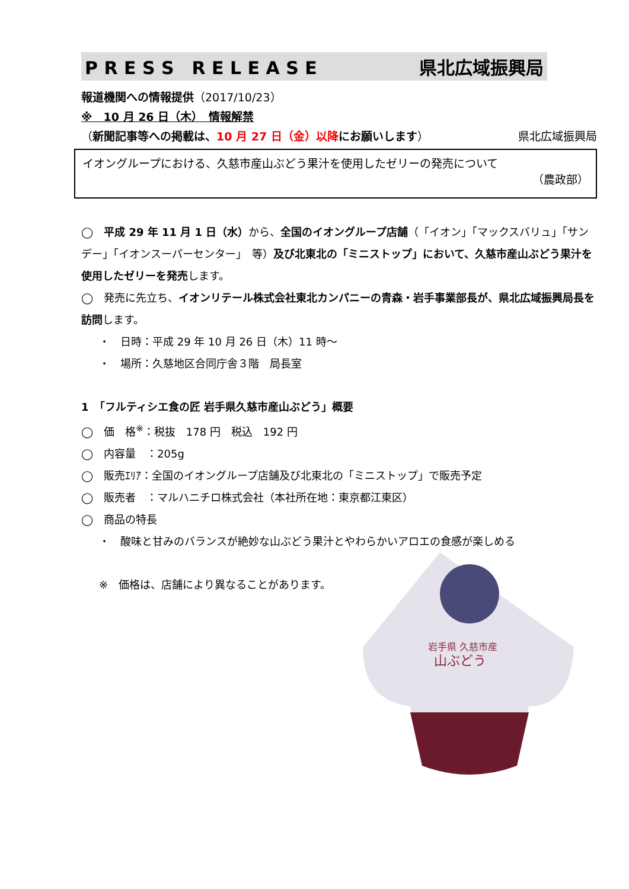P R E S S　R E L E A S E 県北広域振興局
報道機関への情報提供（2017/10/23）
※　10 月 26 日（木）　情報解禁
（新聞記事等への掲載は、10 月 27 日（金）以降にお願いします） 県北広域振興局
イオングループにおける、久慈市産山ぶどう果汁を使用したゼリーの発売について
（農政部）
◯　平成 29 年 11 月 1 日（水）から、全国のイオングループ店舗（「イオン」「マックスバリュ」「サンデー」「イオンスーパーセンター」　等）及び北東北の「ミニストップ」において、久慈市産山ぶどう果汁を使用したゼリーを発売します。
◯　発売に先立ち、イオンリテール株式会社東北カンパニーの青森・岩手事業部長が、県北広域振興局長を訪問します。
・　日時：平成 29 年 10 月 26 日（木）11 時～
・　場所：久慈地区合同庁舎３階　局長室
1　「フルティシエ食の匠 岩手県久慈市産山ぶどう」概要
◯　価　格<sup>※</sup>：税抜　178 円　税込　192 円
◯　内容量　：205g
◯　販売ｴﾘｱ：全国のイオングループ店舗及び北東北の「ミニストップ」で販売予定
◯　販売者　：マルハニチロ株式会社（本社所在地：東京都江東区）
◯　商品の特長
・　酸味と甘みのバランスが絶妙な山ぶどう果汁とやわらかいアロエの食感が楽しめる
※　価格は、店舗により異なることがあります。
岩手県 久慈市産
山ぶどう